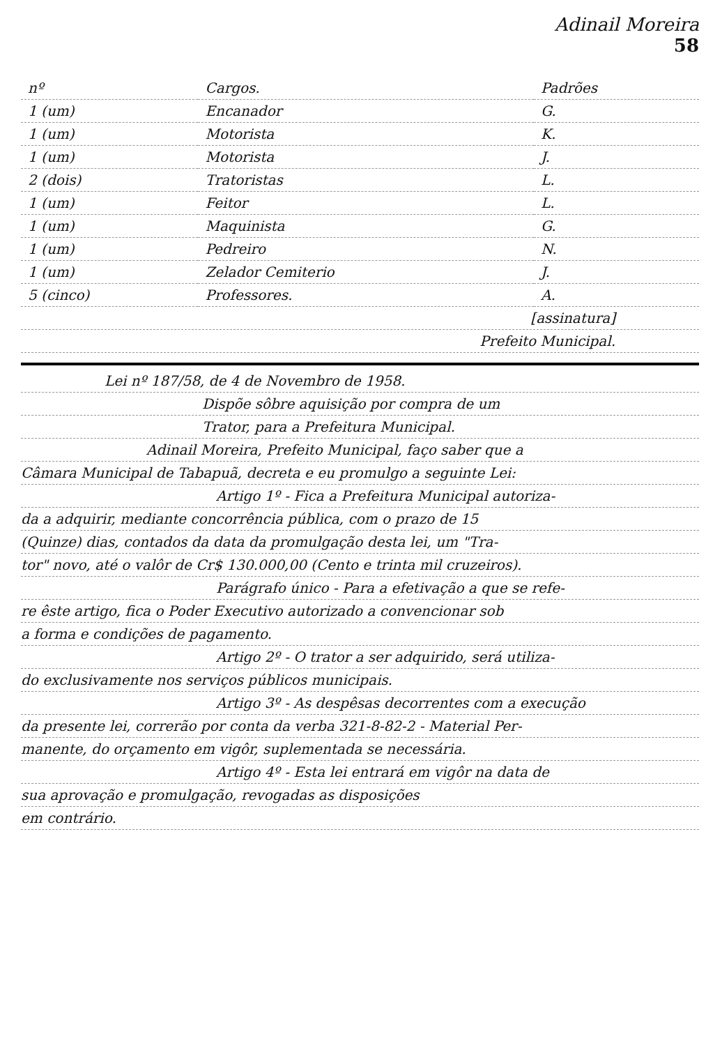Adinail Moreira
58
| nº | Cargos. | Padrões |
| --- | --- | --- |
| 1 (um) | Encanador | G. |
| 1 (um) | Motorista | K. |
| 1 (um) | Motorista | J. |
| 2 (dois) | Tratoristas | L. |
| 1 (um) | Feitor | L. |
| 1 (um) | Maquinista | G. |
| 1 (um) | Pedreiro | N. |
| 1 (um) | Zelador Cemiterio | J. |
| 5 (cinco) | Professores. | A. |
[assinatura]
Prefeito Municipal.
Lei nº 187/58, de 4 de Novembro de 1958.
Dispõe sôbre aquisição por compra de um
Trator, para a Prefeitura Municipal.
Adinail Moreira, Prefeito Municipal, faço saber que a
Câmara Municipal de Tabapuã, decreta e eu promulgo a seguinte Lei:
Artigo 1º - Fica a Prefeitura Municipal autoriza-
da a adquirir, mediante concorrência pública, com o prazo de 15
(Quinze) dias, contados da data da promulgação desta lei, um "Tra-
tor" novo, até o valôr de Cr$ 130.000,00 (Cento e trinta mil cruzeiros).
Parágrafo único - Para a efetivação a que se refe-
re êste artigo, fica o Poder Executivo autorizado a convencionar sob
a forma e condições de pagamento.
Artigo 2º - O trator a ser adquirido, será utiliza-
do exclusivamente nos serviços públicos municipais.
Artigo 3º - As despêsas decorrentes com a execução
da presente lei, correrão por conta da verba 321-8-82-2 - Material Per-
manente, do orçamento em vigôr, suplementada se necessária.
Artigo 4º - Esta lei entrará em vigôr na data de
sua aprovação e promulgação, revogadas as disposições
em contrário.